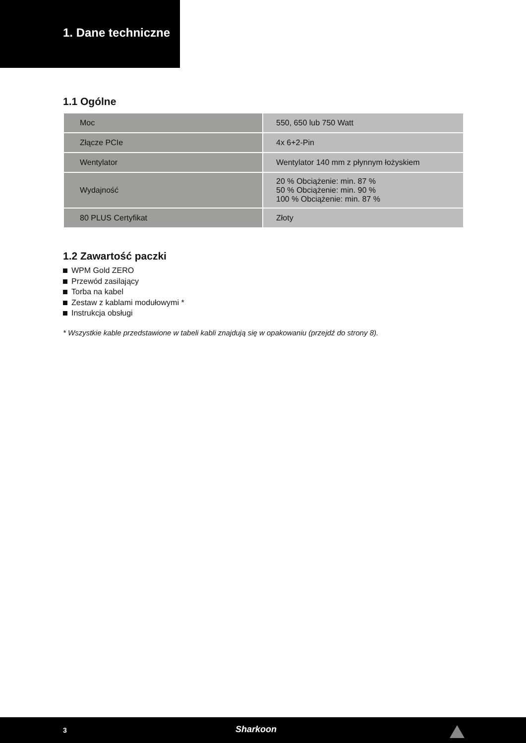1. Dane techniczne
1.1 Ogólne
| Moc | 550, 650 lub 750 Watt |
| Złącze PCIe | 4x 6+2-Pin |
| Wentylator | Wentylator 140 mm z płynnym łożyskiem |
| Wydajność | 20 % Obciążenie: min. 87 % 50 % Obciążenie: min. 90 % 100 % Obciążenie: min. 87 % |
| 80 PLUS Certyfikat | Złoty |
1.2 Zawartość paczki
WPM Gold ZERO
Przewód zasilający
Torba na kabel
Zestaw z kablami modułowymi *
Instrukcja obsługi
* Wszystkie kable przedstawione w tabeli kabli znajdują się w opakowaniu (przejdź do strony 8).
3 Sharkoon